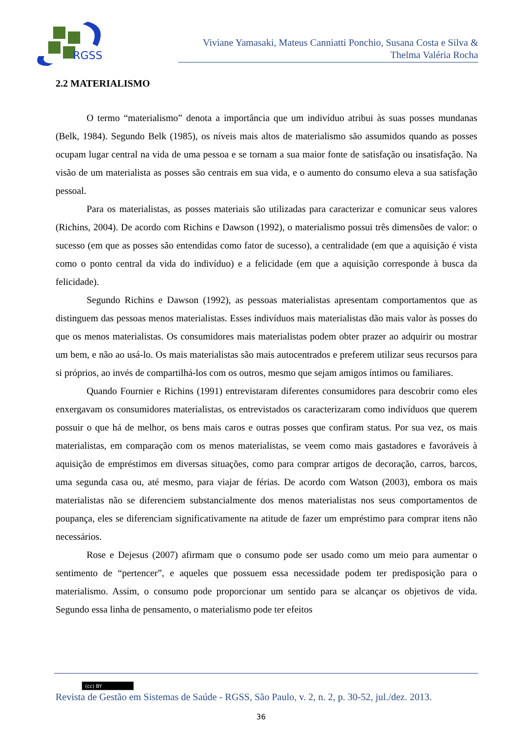RGSS
Viviane Yamasaki, Mateus Canniatti Ponchio, Susana Costa e Silva &
Thelma Valéria Rocha
2.2 MATERIALISMO
O termo “materialismo” denota a importância que um indivíduo atribui às suas posses mundanas (Belk, 1984). Segundo Belk (1985), os níveis mais altos de materialismo são assumidos quando as posses ocupam lugar central na vida de uma pessoa e se tornam a sua maior fonte de satisfação ou insatisfação. Na visão de um materialista as posses são centrais em sua vida, e o aumento do consumo eleva a sua satisfação pessoal.
Para os materialistas, as posses materiais são utilizadas para caracterizar e comunicar seus valores (Richins, 2004). De acordo com Richins e Dawson (1992), o materialismo possui três dimensões de valor: o sucesso (em que as posses são entendidas como fator de sucesso), a centralidade (em que a aquisição é vista como o ponto central da vida do indivíduo) e a felicidade (em que a aquisição corresponde à busca da felicidade).
Segundo Richins e Dawson (1992), as pessoas materialistas apresentam comportamentos que as distinguem das pessoas menos materialistas. Esses indivíduos mais materialistas dão mais valor às posses do que os menos materialistas. Os consumidores mais materialistas podem obter prazer ao adquirir ou mostrar um bem, e não ao usá-lo. Os mais materialistas são mais autocentrados e preferem utilizar seus recursos para si próprios, ao invés de compartilhá-los com os outros, mesmo que sejam amigos íntimos ou familiares.
Quando Fournier e Richins (1991) entrevistaram diferentes consumidores para descobrir como eles enxergavam os consumidores materialistas, os entrevistados os caracterizaram como indivíduos que querem possuir o que há de melhor, os bens mais caros e outras posses que confiram status. Por sua vez, os mais materialistas, em comparação com os menos materialistas, se veem como mais gastadores e favoráveis à aquisição de empréstimos em diversas situações, como para comprar artigos de decoração, carros, barcos, uma segunda casa ou, até mesmo, para viajar de férias. De acordo com Watson (2003), embora os mais materialistas não se diferenciem substancialmente dos menos materialistas nos seus comportamentos de poupança, eles se diferenciam significativamente na atitude de fazer um empréstimo para comprar itens não necessários.
Rose e Dejesus (2007) afirmam que o consumo pode ser usado como um meio para aumentar o sentimento de “pertencer”, e aqueles que possuem essa necessidade podem ter predisposição para o materialismo. Assim, o consumo pode proporcionar um sentido para se alcançar os objetivos de vida. Segundo essa linha de pensamento, o materialismo pode ter efeitos
(cc) BY
Revista de Gestão em Sistemas de Saúde - RGSS, São Paulo, v. 2, n. 2, p. 30-52, jul./dez. 2013.
36